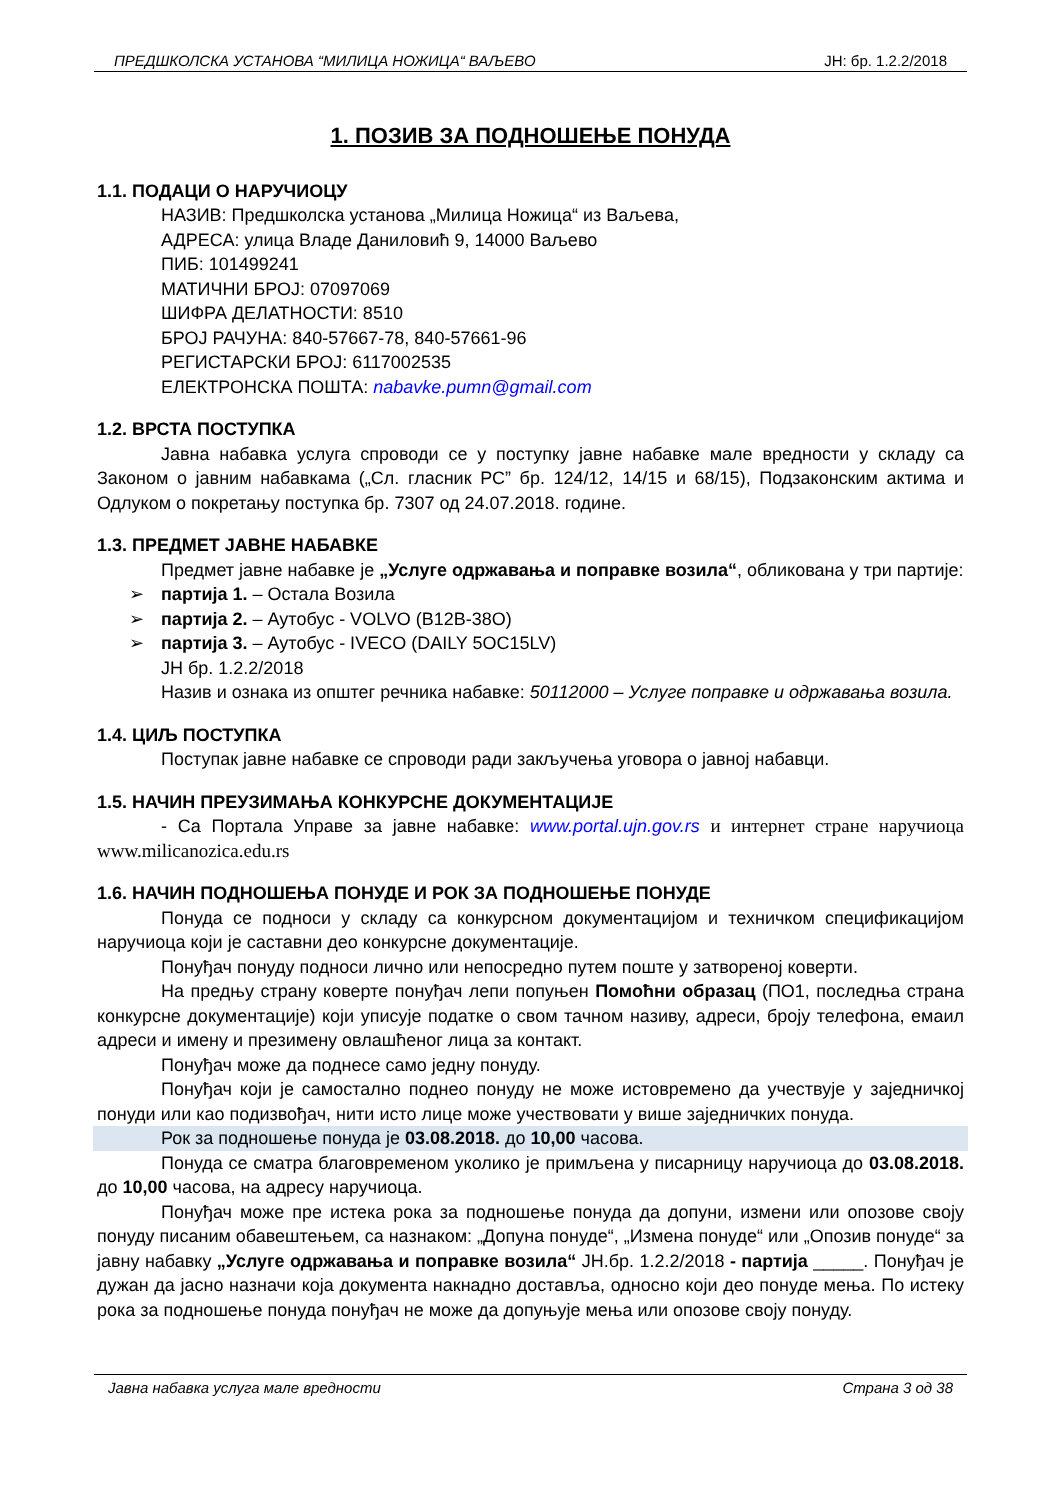ПРЕДШКОЛСКА УСТАНОВА “МИЛИЦА НОЖИЦА“ ВАЉЕВО ЈН: бр. 1.2.2/2018
1. ПОЗИВ ЗА ПОДНОШЕЊЕ ПОНУДА
1.1. ПОДАЦИ О НАРУЧИОЦУ
НАЗИВ: Предшколска установа „Милица Ножица“ из Ваљева,
АДРЕСА: улица Владе Даниловић 9, 14000 Ваљево
ПИБ: 101499241
МАТИЧНИ БРОЈ: 07097069
ШИФРА ДЕЛАТНОСТИ: 8510
БРОЈ РАЧУНА: 840-57667-78, 840-57661-96
РЕГИСТАРСКИ БРОЈ: 6117002535
ЕЛЕКТРОНСКА ПОШТА: nabavke.pumn@gmail.com
1.2. ВРСТА ПОСТУПКА
Јавна набавка услуга спроводи се у поступку јавне набавке мале вредности у складу са Законом о јавним набавкама („Сл. гласник РС” бр. 124/12, 14/15 и 68/15), Подзаконским актима и Одлуком о покретању поступка бр. 7307 од 24.07.2018. године.
1.3. ПРЕДМЕТ ЈАВНЕ НАБАВКЕ
Предмет јавне набавке је „Услуге одржавања и поправке возила“, обликована у три партије:
➢ партија 1. – Остала Возила
➢ партија 2. – Аутобус - VOLVO (B12B-38O)
➢ партија 3. – Аутобус - IVECO (DAILY 5OC15LV)
ЈН бр. 1.2.2/2018
Назив и ознака из општег речника набавке: 50112000 – Услуге поправке и одржавања возила.
1.4. ЦИЉ ПОСТУПКА
Поступак јавне набавке се спроводи ради закључења уговора о јавној набавци.
1.5. НАЧИН ПРЕУЗИМАЊА КОНКУРСНЕ ДОКУМЕНТАЦИЈЕ
- Са Портала Управе за јавне набавке: www.portal.ujn.gov.rs и интернет стране наручиоца www.milicanozica.edu.rs
1.6. НАЧИН ПОДНОШЕЊА ПОНУДЕ И РОК ЗА ПОДНОШЕЊЕ ПОНУДЕ
Понуда се подноси у складу са конкурсном документацијом и техничком спецификацијом наручиоца који је саставни део конкурсне документације.
Понуђач понуду подноси лично или непосредно путем поште у затвореној коверти.
На предњу страну коверте понуђач лепи попуњен Помоћни образац (ПО1, последња страна конкурсне документације) који уписује податке о свом тачном називу, адреси, броју телефона, емаил адреси и имену и презимену овлашћеног лица за контакт.
Понуђач може да поднесе само једну понуду.
Понуђач који је самостално поднео понуду не може истовремено да учествује у заједничкој понуди или као подизвођач, нити исто лице може учествовати у више заједничких понуда.
Рок за подношење понуда је 03.08.2018. до 10,00 часова.
Понуда се сматра благовременом уколико је примљена у писарницу наручиоца до 03.08.2018. до 10,00 часова, на адресу наручиоца.
Понуђач може пре истека рока за подношење понуда да допуни, измени или опозове своју понуду писаним обавештењем, са назнаком: „Допуна понуде“, „Измена понуде“ или „Опозив понуде“ за јавну набавку „Услуге одржавања и поправке возила“ ЈН.бр. 1.2.2/2018 - партија _____. Понуђач је дужан да јасно назначи која документа накнадно доставља, односно који део понуде мења. По истеку рока за подношење понуда понуђач не може да допуњује мења или опозове своју понуду.
Јавна набавка услуга мале вредности Страна 3 од 38